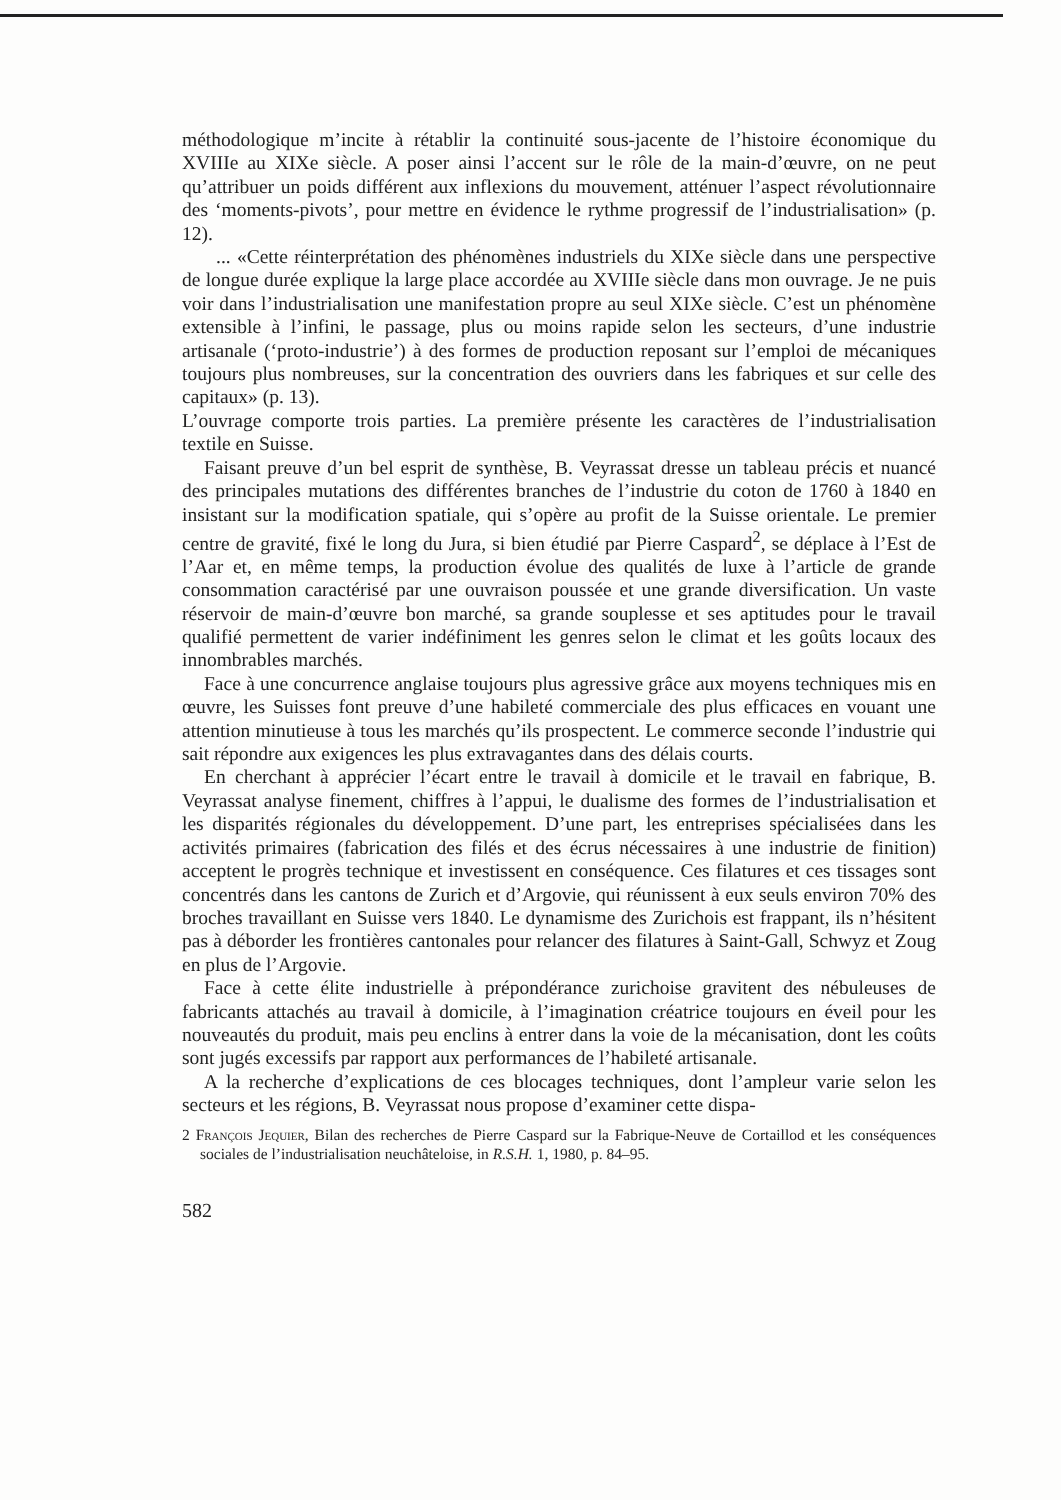méthodologique m’incite à rétablir la continuité sous-jacente de l’histoire économique du XVIIIe au XIXe siècle. A poser ainsi l’accent sur le rôle de la main-d’œuvre, on ne peut qu’attribuer un poids différent aux inflexions du mouvement, atténuer l’aspect révolutionnaire des ‘moments-pivots’, pour mettre en évidence le rythme progressif de l’industrialisation» (p. 12).
... «Cette réinterprétation des phénomènes industriels du XIXe siècle dans une perspective de longue durée explique la large place accordée au XVIIIe siècle dans mon ouvrage. Je ne puis voir dans l’industrialisation une manifestation propre au seul XIXe siècle. C’est un phénomène extensible à l’infini, le passage, plus ou moins rapide selon les secteurs, d’une industrie artisanale (‘proto-industrie’) à des formes de production reposant sur l’emploi de mécaniques toujours plus nombreuses, sur la concentration des ouvriers dans les fabriques et sur celle des capitaux» (p. 13).
L’ouvrage comporte trois parties. La première présente les caractères de l’industrialisation textile en Suisse.
Faisant preuve d’un bel esprit de synthèse, B. Veyrassat dresse un tableau précis et nuancé des principales mutations des différentes branches de l’industrie du coton de 1760 à 1840 en insistant sur la modification spatiale, qui s’opère au profit de la Suisse orientale. Le premier centre de gravité, fixé le long du Jura, si bien étudié par Pierre Caspard<sup>2</sup>, se déplace à l’Est de l’Aar et, en même temps, la production évolue des qualités de luxe à l’article de grande consommation caractérisé par une ouvraison poussée et une grande diversification. Un vaste réservoir de main-d’œuvre bon marché, sa grande souplesse et ses aptitudes pour le travail qualifié permettent de varier indéfiniment les genres selon le climat et les goûts locaux des innombrables marchés.
Face à une concurrence anglaise toujours plus agressive grâce aux moyens techniques mis en œuvre, les Suisses font preuve d’une habileté commerciale des plus efficaces en vouant une attention minutieuse à tous les marchés qu’ils prospectent. Le commerce seconde l’industrie qui sait répondre aux exigences les plus extravagantes dans des délais courts.
En cherchant à apprécier l’écart entre le travail à domicile et le travail en fabrique, B. Veyrassat analyse finement, chiffres à l’appui, le dualisme des formes de l’industrialisation et les disparités régionales du développement. D’une part, les entreprises spécialisées dans les activités primaires (fabrication des filés et des écrus nécessaires à une industrie de finition) acceptent le progrès technique et investissent en conséquence. Ces filatures et ces tissages sont concentrés dans les cantons de Zurich et d’Argovie, qui réunissent à eux seuls environ 70% des broches travaillant en Suisse vers 1840. Le dynamisme des Zurichois est frappant, ils n’hésitent pas à déborder les frontières cantonales pour relancer des filatures à Saint-Gall, Schwyz et Zoug en plus de l’Argovie.
Face à cette élite industrielle à prépondérance zurichoise gravitent des nébuleuses de fabricants attachés au travail à domicile, à l’imagination créatrice toujours en éveil pour les nouveautés du produit, mais peu enclins à entrer dans la voie de la mécanisation, dont les coûts sont jugés excessifs par rapport aux performances de l’habileté artisanale.
A la recherche d’explications de ces blocages techniques, dont l’ampleur varie selon les secteurs et les régions, B. Veyrassat nous propose d’examiner cette dispa-
2 François Jequier, Bilan des recherches de Pierre Caspard sur la Fabrique-Neuve de Cortaillod et les conséquences sociales de l’industrialisation neuchâteloise, in R.S.H. 1, 1980, p. 84–95.
582